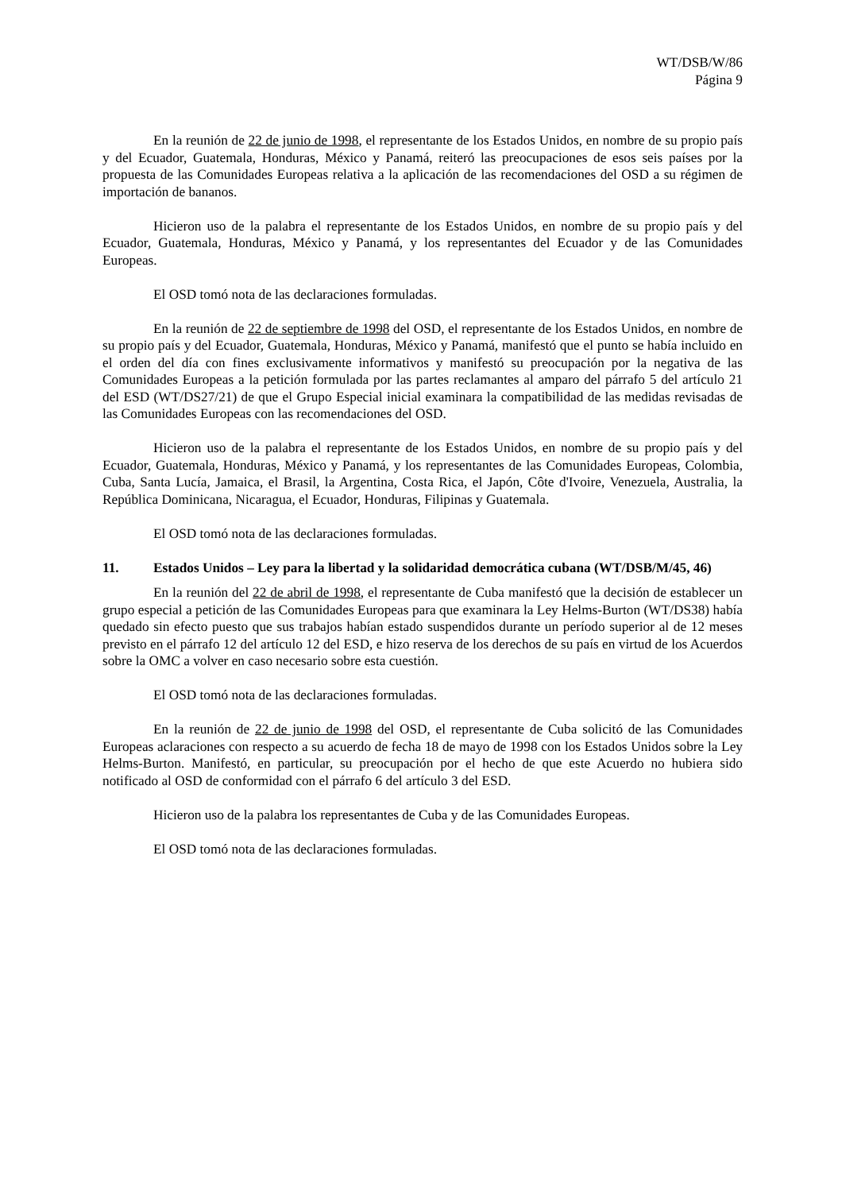WT/DSB/W/86
Página 9
En la reunión de 22 de junio de 1998, el representante de los Estados Unidos, en nombre de su propio país y del Ecuador, Guatemala, Honduras, México y Panamá, reiteró las preocupaciones de esos seis países por la propuesta de las Comunidades Europeas relativa a la aplicación de las recomendaciones del OSD a su régimen de importación de bananos.
Hicieron uso de la palabra el representante de los Estados Unidos, en nombre de su propio país y del Ecuador, Guatemala, Honduras, México y Panamá, y los representantes del Ecuador y de las Comunidades Europeas.
El OSD tomó nota de las declaraciones formuladas.
En la reunión de 22 de septiembre de 1998 del OSD, el representante de los Estados Unidos, en nombre de su propio país y del Ecuador, Guatemala, Honduras, México y Panamá, manifestó que el punto se había incluido en el orden del día con fines exclusivamente informativos y manifestó su preocupación por la negativa de las Comunidades Europeas a la petición formulada por las partes reclamantes al amparo del párrafo 5 del artículo 21 del ESD (WT/DS27/21) de que el Grupo Especial inicial examinara la compatibilidad de las medidas revisadas de las Comunidades Europeas con las recomendaciones del OSD.
Hicieron uso de la palabra el representante de los Estados Unidos, en nombre de su propio país y del Ecuador, Guatemala, Honduras, México y Panamá, y los representantes de las Comunidades Europeas, Colombia, Cuba, Santa Lucía, Jamaica, el Brasil, la Argentina, Costa Rica, el Japón, Côte d'Ivoire, Venezuela, Australia, la República Dominicana, Nicaragua, el Ecuador, Honduras, Filipinas y Guatemala.
El OSD tomó nota de las declaraciones formuladas.
11. Estados Unidos – Ley para la libertad y la solidaridad democrática cubana (WT/DSB/M/45, 46)
En la reunión del 22 de abril de 1998, el representante de Cuba manifestó que la decisión de establecer un grupo especial a petición de las Comunidades Europeas para que examinara la Ley Helms-Burton (WT/DS38) había quedado sin efecto puesto que sus trabajos habían estado suspendidos durante un período superior al de 12 meses previsto en el párrafo 12 del artículo 12 del ESD, e hizo reserva de los derechos de su país en virtud de los Acuerdos sobre la OMC a volver en caso necesario sobre esta cuestión.
El OSD tomó nota de las declaraciones formuladas.
En la reunión de 22 de junio de 1998 del OSD, el representante de Cuba solicitó de las Comunidades Europeas aclaraciones con respecto a su acuerdo de fecha 18 de mayo de 1998 con los Estados Unidos sobre la Ley Helms-Burton. Manifestó, en particular, su preocupación por el hecho de que este Acuerdo no hubiera sido notificado al OSD de conformidad con el párrafo 6 del artículo 3 del ESD.
Hicieron uso de la palabra los representantes de Cuba y de las Comunidades Europeas.
El OSD tomó nota de las declaraciones formuladas.